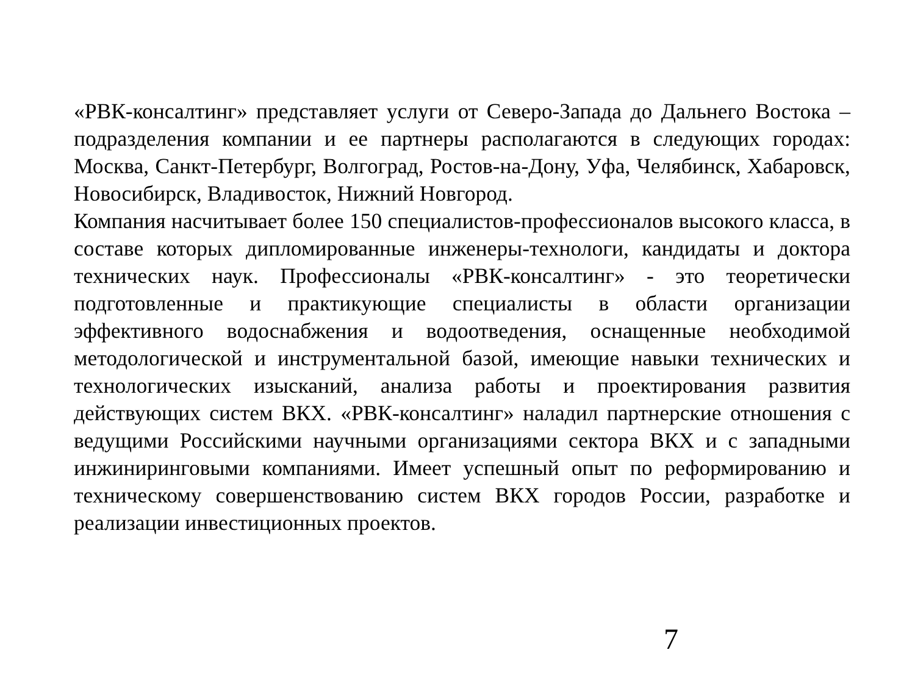«РВК-консалтинг» представляет услуги от Северо-Запада до Дальнего Востока – подразделения компании и ее партнеры располагаются в следующих городах: Москва, Санкт-Петербург, Волгоград, Ростов-на-Дону, Уфа, Челябинск, Хабаровск, Новосибирск, Владивосток, Нижний Новгород.
Компания насчитывает более 150 специалистов-профессионалов высокого класса, в составе которых дипломированные инженеры-технологи, кандидаты и доктора технических наук. Профессионалы «РВК-консалтинг» - это теоретически подготовленные и практикующие специалисты в области организации эффективного водоснабжения и водоотведения, оснащенные необходимой методологической и инструментальной базой, имеющие навыки технических и технологических изысканий, анализа работы и проектирования развития действующих систем ВКХ. «РВК-консалтинг» наладил партнерские отношения с ведущими Российскими научными организациями сектора ВКХ и с западными инжиниринговыми компаниями. Имеет успешный опыт по реформированию и техническому совершенствованию систем ВКХ городов России, разработке и реализации инвестиционных проектов.
7